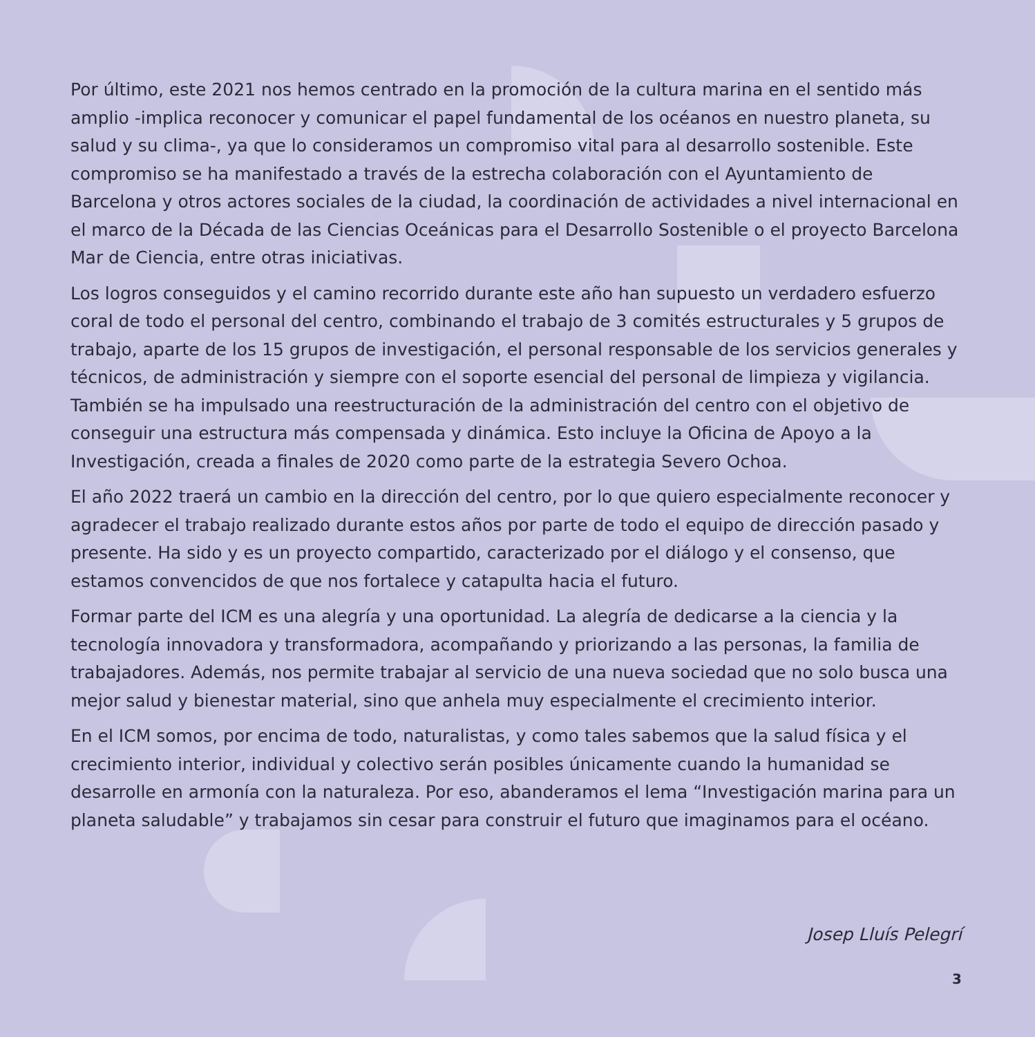Por último, este 2021 nos hemos centrado en la promoción de la cultura marina en el sentido más amplio -implica reconocer y comunicar el papel fundamental de los océanos en nuestro planeta, su salud y su clima-, ya que lo consideramos un compromiso vital para al desarrollo sostenible. Este compromiso se ha manifestado a través de la estrecha colaboración con el Ayuntamiento de Barcelona y otros actores sociales de la ciudad, la coordinación de actividades a nivel internacional en el marco de la Década de las Ciencias Oceánicas para el Desarrollo Sostenible o el proyecto Barcelona Mar de Ciencia, entre otras iniciativas.
Los logros conseguidos y el camino recorrido durante este año han supuesto un verdadero esfuerzo coral de todo el personal del centro, combinando el trabajo de 3 comités estructurales y 5 grupos de trabajo, aparte de los 15 grupos de investigación, el personal responsable de los servicios generales y técnicos, de administración y siempre con el soporte esencial del personal de limpieza y vigilancia. También se ha impulsado una reestructuración de la administración del centro con el objetivo de conseguir una estructura más compensada y dinámica. Esto incluye la Oficina de Apoyo a la Investigación, creada a finales de 2020 como parte de la estrategia Severo Ochoa.
El año 2022 traerá un cambio en la dirección del centro, por lo que quiero especialmente reconocer y agradecer el trabajo realizado durante estos años por parte de todo el equipo de dirección pasado y presente. Ha sido y es un proyecto compartido, caracterizado por el diálogo y el consenso, que estamos convencidos de que nos fortalece y catapulta hacia el futuro.
Formar parte del ICM es una alegría y una oportunidad. La alegría de dedicarse a la ciencia y la tecnología innovadora y transformadora, acompañando y priorizando a las personas, la familia de trabajadores. Además, nos permite trabajar al servicio de una nueva sociedad que no solo busca una mejor salud y bienestar material, sino que anhela muy especialmente el crecimiento interior.
En el ICM somos, por encima de todo, naturalistas, y como tales sabemos que la salud física y el crecimiento interior, individual y colectivo serán posibles únicamente cuando la humanidad se desarrolle en armonía con la naturaleza. Por eso, abanderamos el lema “Investigación marina para un planeta saludable” y trabajamos sin cesar para construir el futuro que imaginamos para el océano.
Josep Lluís Pelegrí
3